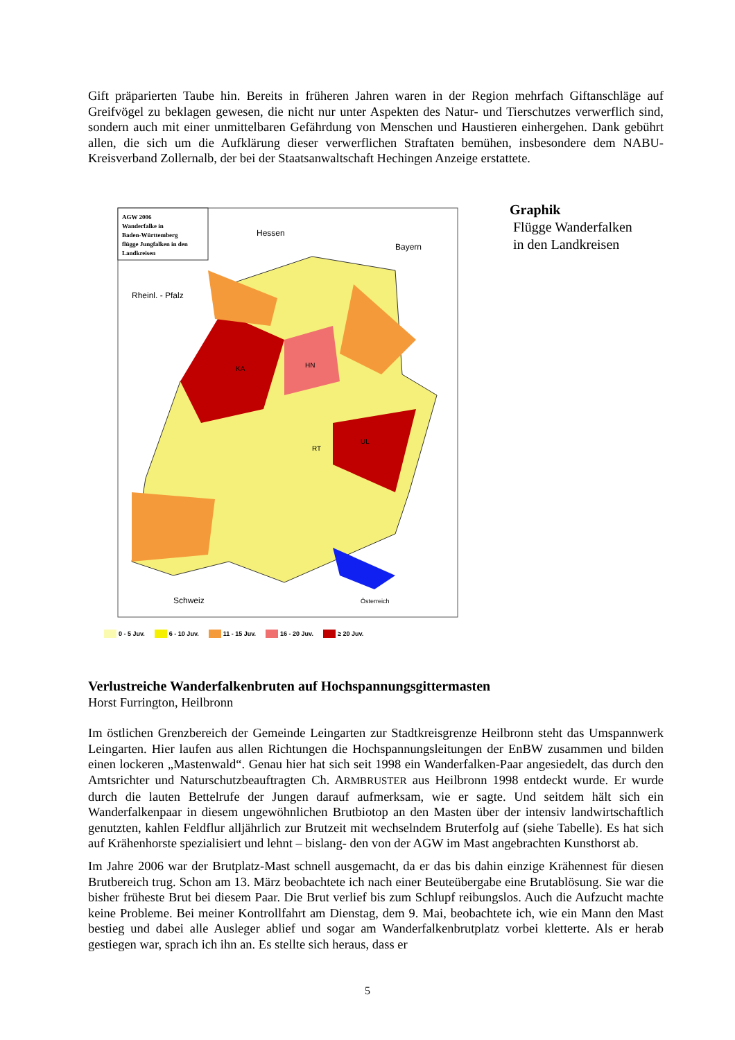Gift präparierten Taube hin. Bereits in früheren Jahren waren in der Region mehrfach Giftanschläge auf Greifvögel zu beklagen gewesen, die nicht nur unter Aspekten des Natur- und Tierschutzes verwerflich sind, sondern auch mit einer unmittelbaren Gefährdung von Menschen und Haustieren einhergehen. Dank gebührt allen, die sich um die Aufklärung dieser verwerflichen Straftaten bemühen, insbesondere dem NABU-Kreisverband Zollernalb, der bei der Staatsanwaltschaft Hechingen Anzeige erstattete.
AGW 2006
Wanderfalke in
Baden-Württemberg
flügge Jungfalken in den
Landkreisen
Rheinl. - Pfalz
Hessen
Bayern
Schweiz
Österreich
KA
HN
UL
RT
0 - 5 Juv. 6 - 10 Juv. 11 - 15 Juv. 16 - 20 Juv. ≥ 20 Juv.
Graphik
Flügge Wanderfalken
in den Landkreisen
Verlustreiche Wanderfalkenbruten auf Hochspannungsgittermasten
Horst Furrington, Heilbronn
Im östlichen Grenzbereich der Gemeinde Leingarten zur Stadtkreisgrenze Heilbronn steht das Umspannwerk Leingarten. Hier laufen aus allen Richtungen die Hochspannungsleitungen der EnBW zusammen und bilden einen lockeren „Mastenwald“. Genau hier hat sich seit 1998 ein Wanderfalken-Paar angesiedelt, das durch den Amtsrichter und Naturschutzbeauftragten Ch. ARMBRUSTER aus Heilbronn 1998 entdeckt wurde. Er wurde durch die lauten Bettelrufe der Jungen darauf aufmerksam, wie er sagte. Und seitdem hält sich ein Wanderfalkenpaar in diesem ungewöhnlichen Brutbiotop an den Masten über der intensiv landwirtschaftlich genutzten, kahlen Feldflur alljährlich zur Brutzeit mit wechselndem Bruterfolg auf (siehe Tabelle). Es hat sich auf Krähenhorste spezialisiert und lehnt – bislang- den von der AGW im Mast angebrachten Kunsthorst ab.
Im Jahre 2006 war der Brutplatz-Mast schnell ausgemacht, da er das bis dahin einzige Krähennest für diesen Brutbereich trug. Schon am 13. März beobachtete ich nach einer Beuteübergabe eine Brutablösung. Sie war die bisher früheste Brut bei diesem Paar. Die Brut verlief bis zum Schlupf reibungslos. Auch die Aufzucht machte keine Probleme. Bei meiner Kontrollfahrt am Dienstag, dem 9. Mai, beobachtete ich, wie ein Mann den Mast bestieg und dabei alle Ausleger ablief und sogar am Wanderfalkenbrutplatz vorbei kletterte. Als er herab gestiegen war, sprach ich ihn an. Es stellte sich heraus, dass er
5